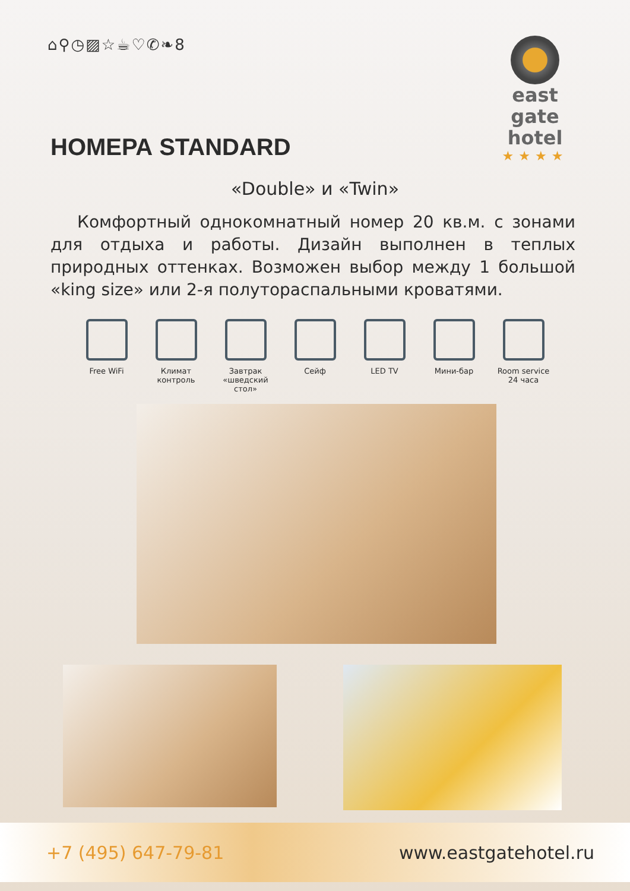⌂⚲◷▨☆☕♡✆❧8
east gate
hotel
★★★★
НОМЕРА STANDARD
«Double» и «Twin»
Комфортный однокомнатный номер 20 кв.м. с зонами для отдыха и работы. Дизайн выполнен в теплых природных оттенках. Возможен выбор между 1 большой «king size» или 2-я полутораспальными кроватями.
Free WiFi Климат контроль
Завтрак «шведский стол»
Сейф LED TV Мини-бар Room service 24 часа
+7 (495) 647-79-81 www.eastgatehotel.ru